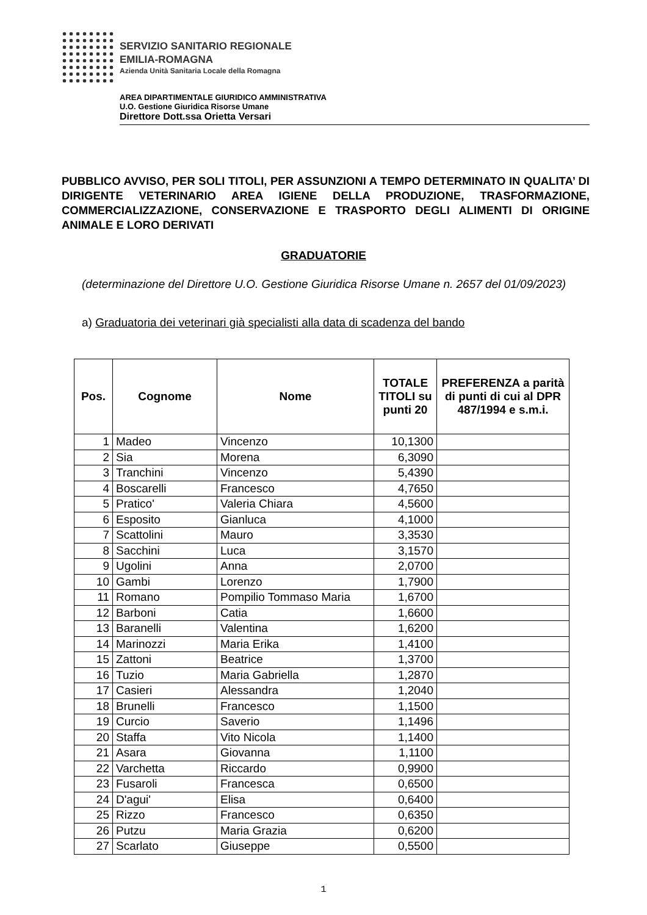SERVIZIO SANITARIO REGIONALE
EMILIA-ROMAGNA
Azienda Unità Sanitaria Locale della Romagna
AREA DIPARTIMENTALE GIURIDICO AMMINISTRATIVA
U.O. Gestione Giuridica Risorse Umane
Direttore Dott.ssa Orietta Versari
PUBBLICO AVVISO, PER SOLI TITOLI, PER ASSUNZIONI A TEMPO DETERMINATO IN QUALITA’ DI DIRIGENTE VETERINARIO AREA IGIENE DELLA PRODUZIONE, TRASFORMAZIONE, COMMERCIALIZZAZIONE, CONSERVAZIONE E TRASPORTO DEGLI ALIMENTI DI ORIGINE ANIMALE E LORO DERIVATI
GRADUATORIE
(determinazione del Direttore U.O. Gestione Giuridica Risorse Umane n. 2657 del 01/09/2023)
a) Graduatoria dei veterinari già specialisti alla data di scadenza del bando
| Pos. | Cognome | Nome | TOTALE TITOLI su punti 20 | PREFERENZA a parità di punti di cui al DPR 487/1994 e s.m.i. |
| --- | --- | --- | --- | --- |
| 1 | Madeo | Vincenzo | 10,1300 | |
| 2 | Sia | Morena | 6,3090 | |
| 3 | Tranchini | Vincenzo | 5,4390 | |
| 4 | Boscarelli | Francesco | 4,7650 | |
| 5 | Pratico' | Valeria Chiara | 4,5600 | |
| 6 | Esposito | Gianluca | 4,1000 | |
| 7 | Scattolini | Mauro | 3,3530 | |
| 8 | Sacchini | Luca | 3,1570 | |
| 9 | Ugolini | Anna | 2,0700 | |
| 10 | Gambi | Lorenzo | 1,7900 | |
| 11 | Romano | Pompilio Tommaso Maria | 1,6700 | |
| 12 | Barboni | Catia | 1,6600 | |
| 13 | Baranelli | Valentina | 1,6200 | |
| 14 | Marinozzi | Maria Erika | 1,4100 | |
| 15 | Zattoni | Beatrice | 1,3700 | |
| 16 | Tuzio | Maria Gabriella | 1,2870 | |
| 17 | Casieri | Alessandra | 1,2040 | |
| 18 | Brunelli | Francesco | 1,1500 | |
| 19 | Curcio | Saverio | 1,1496 | |
| 20 | Staffa | Vito Nicola | 1,1400 | |
| 21 | Asara | Giovanna | 1,1100 | |
| 22 | Varchetta | Riccardo | 0,9900 | |
| 23 | Fusaroli | Francesca | 0,6500 | |
| 24 | D'agui' | Elisa | 0,6400 | |
| 25 | Rizzo | Francesco | 0,6350 | |
| 26 | Putzu | Maria Grazia | 0,6200 | |
| 27 | Scarlato | Giuseppe | 0,5500 | |
1